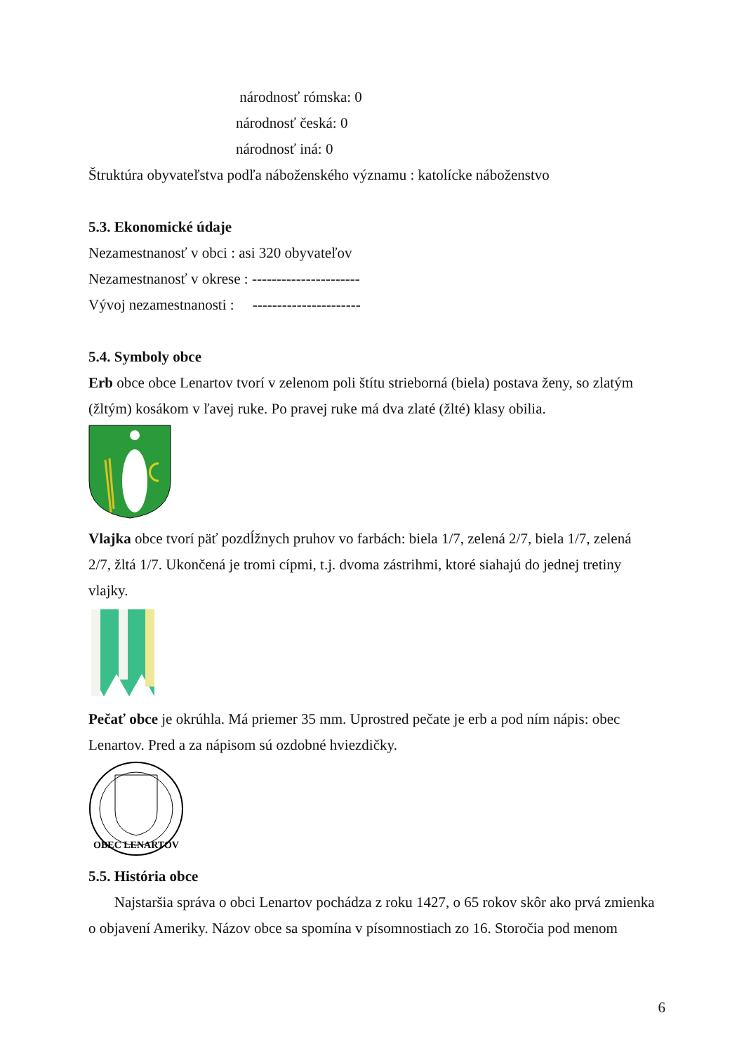národnosť rómska: 0
národnosť česká: 0
národnosť iná: 0
Štruktúra obyvateľstva podľa náboženského významu : katolícke náboženstvo
5.3. Ekonomické údaje
Nezamestnanosť v obci : asi 320 obyvateľov
Nezamestnanosť v okrese : ----------------------
Vývoj nezamestnanosti : ----------------------
5.4. Symboly obce
Erb obce obce Lenartov tvorí v zelenom poli štítu strieborná (biela) postava ženy, so zlatým (žltým) kosákom v ľavej ruke. Po pravej ruke má dva zlaté (žlté) klasy obilia.
Vlajka obce tvorí päť pozdĺžnych pruhov vo farbách: biela 1/7, zelená 2/7, biela 1/7, zelená 2/7, žltá 1/7. Ukončená je tromi cípmi, t.j. dvoma zástrihmi, ktoré siahajú do jednej tretiny vlajky.
Pečať obce je okrúhla. Má priemer 35 mm. Uprostred pečate je erb a pod ním nápis: obec Lenartov. Pred a za nápisom sú ozdobné hviezdičky.
OBEC LENARTOV
5.5. História obce
Najstaršia správa o obci Lenartov pochádza z roku 1427, o 65 rokov skôr ako prvá zmienka
o objavení Ameriky. Názov obce sa spomína v písomnostiach zo 16. Storočia pod menom
6